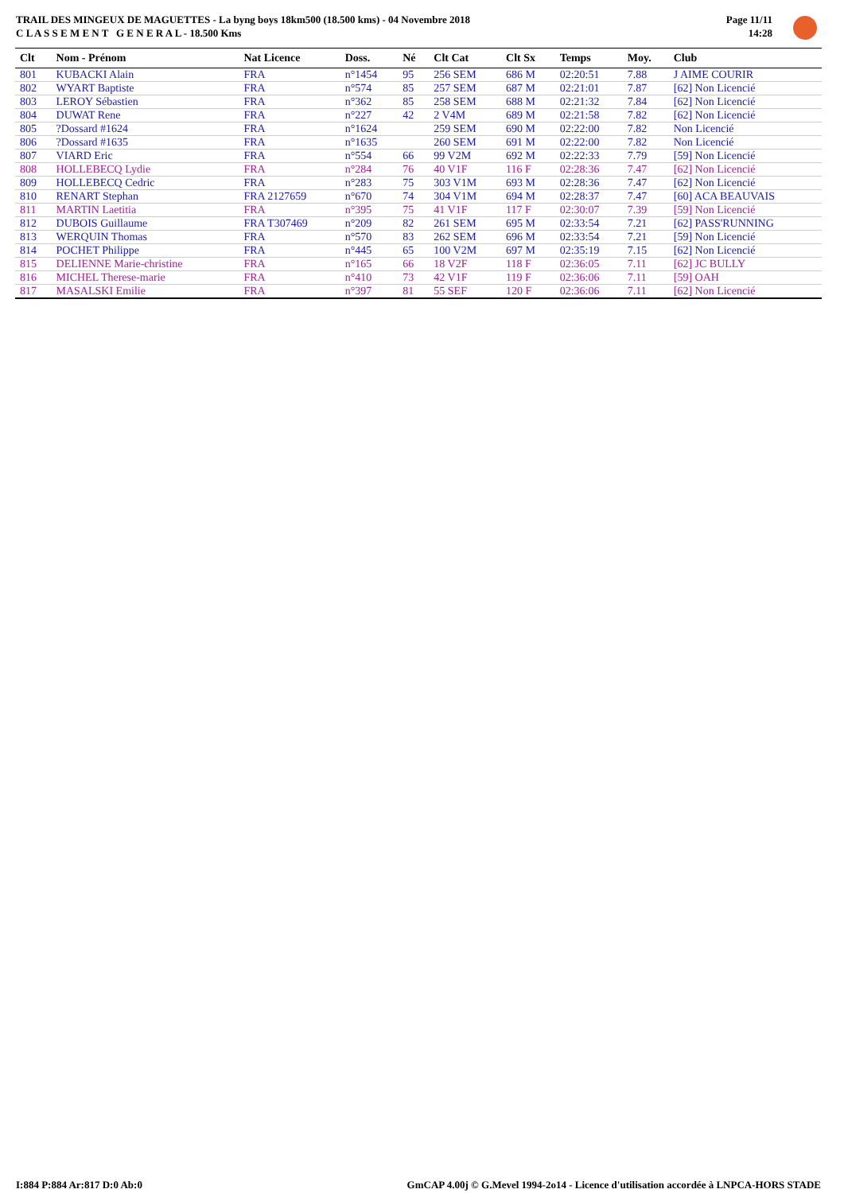TRAIL DES MINGEUX DE MAGUETTES - La byng boys 18km500 (18.500 kms) - 04 Novembre 2018
C L A S S E M E N T G E N E R A L - 18.500 Kms
Page 11/11
14:28
| Clt | Nom - Prénom | Nat Licence | Doss. | Né | Clt Cat | Clt Sx | Temps | Moy. | Club |
| --- | --- | --- | --- | --- | --- | --- | --- | --- | --- |
| 801 | KUBACKI Alain | FRA | n°1454 | 95 | 256 SEM | 686 M | 02:20:51 | 7.88 | J AIME COURIR |
| 802 | WYART Baptiste | FRA | n°574 | 85 | 257 SEM | 687 M | 02:21:01 | 7.87 | [62] Non Licencié |
| 803 | LEROY Sébastien | FRA | n°362 | 85 | 258 SEM | 688 M | 02:21:32 | 7.84 | [62] Non Licencié |
| 804 | DUWAT Rene | FRA | n°227 | 42 | 2 V4M | 689 M | 02:21:58 | 7.82 | [62] Non Licencié |
| 805 | ?Dossard #1624 | FRA | n°1624 | | 259 SEM | 690 M | 02:22:00 | 7.82 | Non Licencié |
| 806 | ?Dossard #1635 | FRA | n°1635 | | 260 SEM | 691 M | 02:22:00 | 7.82 | Non Licencié |
| 807 | VIARD Eric | FRA | n°554 | 66 | 99 V2M | 692 M | 02:22:33 | 7.79 | [59] Non Licencié |
| 808 | HOLLEBECQ Lydie | FRA | n°284 | 76 | 40 V1F | 116 F | 02:28:36 | 7.47 | [62] Non Licencié |
| 809 | HOLLEBECQ Cedric | FRA | n°283 | 75 | 303 V1M | 693 M | 02:28:36 | 7.47 | [62] Non Licencié |
| 810 | RENART Stephan | FRA 2127659 | n°670 | 74 | 304 V1M | 694 M | 02:28:37 | 7.47 | [60] ACA BEAUVAIS |
| 811 | MARTIN Laetitia | FRA | n°395 | 75 | 41 V1F | 117 F | 02:30:07 | 7.39 | [59] Non Licencié |
| 812 | DUBOIS Guillaume | FRA T307469 | n°209 | 82 | 261 SEM | 695 M | 02:33:54 | 7.21 | [62] PASS'RUNNING |
| 813 | WERQUIN Thomas | FRA | n°570 | 83 | 262 SEM | 696 M | 02:33:54 | 7.21 | [59] Non Licencié |
| 814 | POCHET Philippe | FRA | n°445 | 65 | 100 V2M | 697 M | 02:35:19 | 7.15 | [62] Non Licencié |
| 815 | DELIENNE Marie-christine | FRA | n°165 | 66 | 18 V2F | 118 F | 02:36:05 | 7.11 | [62] JC BULLY |
| 816 | MICHEL Therese-marie | FRA | n°410 | 73 | 42 V1F | 119 F | 02:36:06 | 7.11 | [59] OAH |
| 817 | MASALSKI Emilie | FRA | n°397 | 81 | 55 SEF | 120 F | 02:36:06 | 7.11 | [62] Non Licencié |
I:884 P:884 Ar:817 D:0 Ab:0 GmCAP 4.00j © G.Mevel 1994-2o14 - Licence d'utilisation accordée à LNPCA-HORS STADE